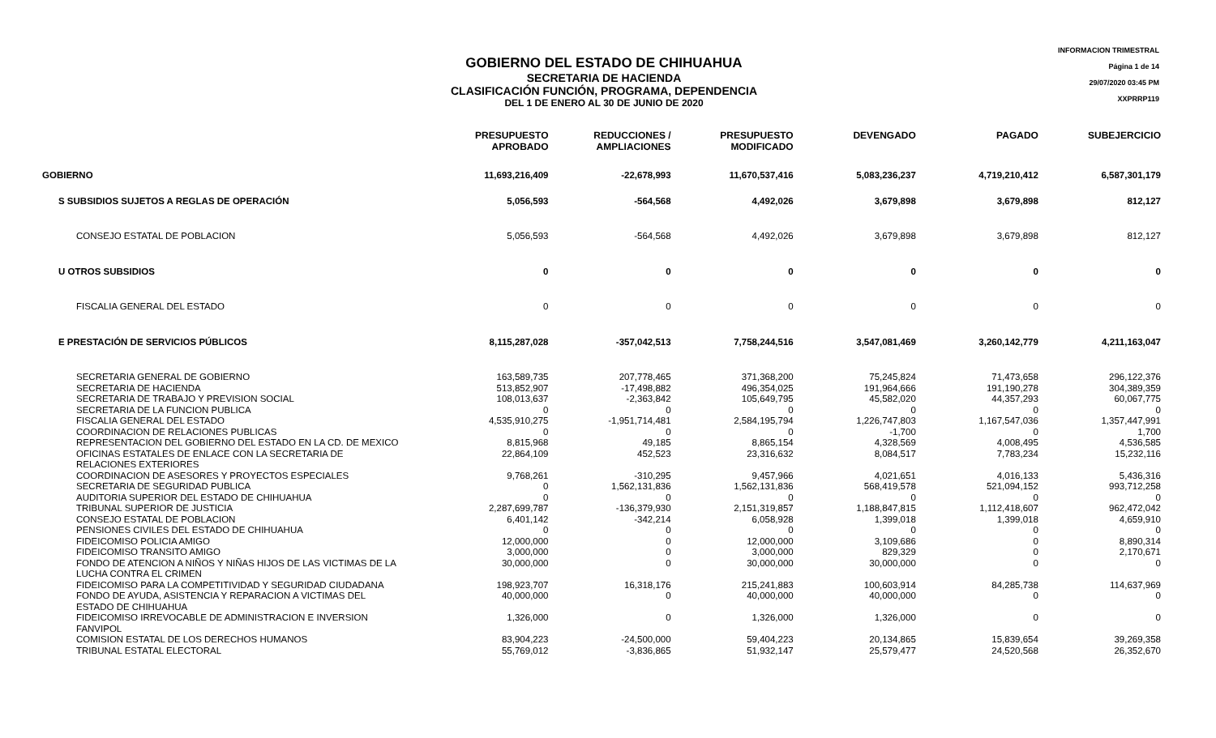INFORMACION TRIMESTRAL
Página 1 de 14
29/07/2020 03:45 PM
XXPRRP119
GOBIERNO DEL ESTADO DE CHIHUAHUA
SECRETARIA DE HACIENDA
CLASIFICACIÓN FUNCIÓN, PROGRAMA, DEPENDENCIA
DEL 1 DE ENERO AL 30 DE JUNIO DE 2020
| | PRESUPUESTO APROBADO | REDUCCIONES / AMPLIACIONES | PRESUPUESTO MODIFICADO | DEVENGADO | PAGADO | SUBEJERCICIO |
| --- | --- | --- | --- | --- | --- | --- |
| GOBIERNO | 11,693,216,409 | -22,678,993 | 11,670,537,416 | 5,083,236,237 | 4,719,210,412 | 6,587,301,179 |
| S SUBSIDIOS SUJETOS A REGLAS DE OPERACIÓN | 5,056,593 | -564,568 | 4,492,026 | 3,679,898 | 3,679,898 | 812,127 |
| CONSEJO ESTATAL DE POBLACION | 5,056,593 | -564,568 | 4,492,026 | 3,679,898 | 3,679,898 | 812,127 |
| U OTROS SUBSIDIOS | 0 | 0 | 0 | 0 | 0 | 0 |
| FISCALIA GENERAL DEL ESTADO | 0 | 0 | 0 | 0 | 0 | 0 |
| E PRESTACIÓN DE SERVICIOS PÚBLICOS | 8,115,287,028 | -357,042,513 | 7,758,244,516 | 3,547,081,469 | 3,260,142,779 | 4,211,163,047 |
| SECRETARIA GENERAL DE GOBIERNO | 163,589,735 | 207,778,465 | 371,368,200 | 75,245,824 | 71,473,658 | 296,122,376 |
| SECRETARIA DE HACIENDA | 513,852,907 | -17,498,882 | 496,354,025 | 191,964,666 | 191,190,278 | 304,389,359 |
| SECRETARIA DE TRABAJO Y PREVISION SOCIAL | 108,013,637 | -2,363,842 | 105,649,795 | 45,582,020 | 44,357,293 | 60,067,775 |
| SECRETARIA DE LA FUNCION PUBLICA | 0 | 0 | 0 | 0 | 0 | 0 |
| FISCALIA GENERAL DEL ESTADO | 4,535,910,275 | -1,951,714,481 | 2,584,195,794 | 1,226,747,803 | 1,167,547,036 | 1,357,447,991 |
| COORDINACION DE RELACIONES PUBLICAS | 0 | 0 | 0 | -1,700 | 0 | 1,700 |
| REPRESENTACION DEL GOBIERNO DEL ESTADO EN LA CD. DE MEXICO | 8,815,968 | 49,185 | 8,865,154 | 4,328,569 | 4,008,495 | 4,536,585 |
| OFICINAS ESTATALES DE ENLACE CON LA SECRETARIA DE RELACIONES EXTERIORES | 22,864,109 | 452,523 | 23,316,632 | 8,084,517 | 7,783,234 | 15,232,116 |
| COORDINACION DE ASESORES Y PROYECTOS ESPECIALES | 9,768,261 | -310,295 | 9,457,966 | 4,021,651 | 4,016,133 | 5,436,316 |
| SECRETARIA DE SEGURIDAD PUBLICA | 0 | 1,562,131,836 | 1,562,131,836 | 568,419,578 | 521,094,152 | 993,712,258 |
| AUDITORIA SUPERIOR DEL ESTADO DE CHIHUAHUA | 0 | 0 | 0 | 0 | 0 | 0 |
| TRIBUNAL SUPERIOR DE JUSTICIA | 2,287,699,787 | -136,379,930 | 2,151,319,857 | 1,188,847,815 | 1,112,418,607 | 962,472,042 |
| CONSEJO ESTATAL DE POBLACION | 6,401,142 | -342,214 | 6,058,928 | 1,399,018 | 1,399,018 | 4,659,910 |
| PENSIONES CIVILES DEL ESTADO DE CHIHUAHUA | 0 | 0 | 0 | 0 | 0 | 0 |
| FIDEICOMISO POLICIA AMIGO | 12,000,000 | 0 | 12,000,000 | 3,109,686 | 0 | 8,890,314 |
| FIDEICOMISO TRANSITO AMIGO | 3,000,000 | 0 | 3,000,000 | 829,329 | 0 | 2,170,671 |
| FONDO DE ATENCION A NIÑOS Y NIÑAS HIJOS DE LAS VICTIMAS DE LA LUCHA CONTRA EL CRIMEN | 30,000,000 | 0 | 30,000,000 | 30,000,000 | 0 | 0 |
| FIDEICOMISO PARA LA COMPETITIVIDAD Y SEGURIDAD CIUDADANA | 198,923,707 | 16,318,176 | 215,241,883 | 100,603,914 | 84,285,738 | 114,637,969 |
| FONDO DE AYUDA, ASISTENCIA Y REPARACION A VICTIMAS DEL ESTADO DE CHIHUAHUA | 40,000,000 | 0 | 40,000,000 | 40,000,000 | 0 | 0 |
| FIDEICOMISO IRREVOCABLE DE ADMINISTRACION E INVERSION FANVIPOL | 1,326,000 | 0 | 1,326,000 | 1,326,000 | 0 | 0 |
| COMISION ESTATAL DE LOS DERECHOS HUMANOS | 83,904,223 | -24,500,000 | 59,404,223 | 20,134,865 | 15,839,654 | 39,269,358 |
| TRIBUNAL ESTATAL ELECTORAL | 55,769,012 | -3,836,865 | 51,932,147 | 25,579,477 | 24,520,568 | 26,352,670 |